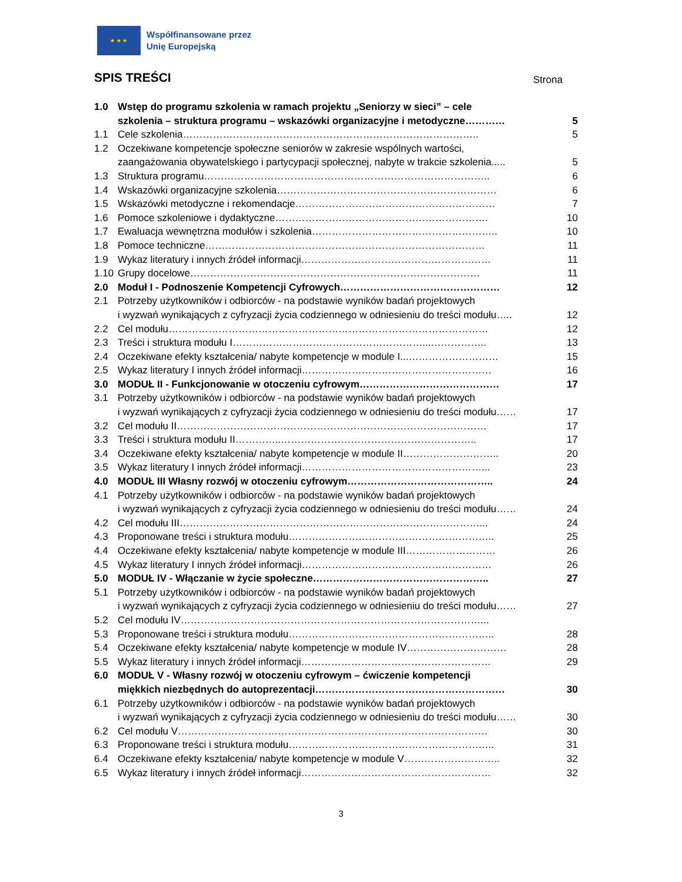★ ★ ★
Współfinansowane przez
Unię Europejską
SPIS TREŚCI Strona
1.0 Wstęp do programu szkolenia w ramach projektu „Seniorzy w sieci” – cele
szkolenia – struktura programu – wskazówki organizacyjne i metodyczne…………
5
1.1 Cele szkolenia…………………………………………………………………………….. 5
1.2 Oczekiwane kompetencje społeczne seniorów w zakresie wspólnych wartości,
zaangażowania obywatelskiego i partycypacji społecznej, nabyte w trakcie szkolenia.....
5
1.3 Struktura programu………………………………………………………………………….. 6
1.4 Wskazówki organizacyjne szkolenia………………………………………………………… 6
1.5 Wskazówki metodyczne i rekomendacje…………………………………………………… 7
1.6 Pomoce szkoleniowe i dydaktyczne………………………………………………………. 10
1.7 Ewaluacja wewnętrzna modułów i szkolenia……………………………………………….. 10
1.8 Pomoce techniczne………………………………………………………………………… 11
1.9 Wykaz literatury i innych źródeł informacji………………………………………………… 11
1.10 Grupy docelowe…………………………………………………………………………… 11
2.0 Moduł I - Podnoszenie Kompetencji Cyfrowych………………………………………… 12
2.1 Potrzeby użytkowników i odbiorców - na podstawie wyników badań projektowych
i wyzwań wynikających z cyfryzacji życia codziennego w odniesieniu do treści modułu…..
12
2.2 Cel modułu…………………………………………………………………………………… 12
2.3 Treści i struktura modułu I…………………………………………………...…………….. 13
2.4 Oczekiwane efekty kształcenia/ nabyte kompetencje w module I...……………………… 15
2.5 Wykaz literatury I innych źródeł informacji………………………………………………… 16
3.0 MODUŁ II - Funkcjonowanie w otoczeniu cyfrowym…………………………………… 17
3.1 Potrzeby użytkowników i odbiorców - na podstawie wyników badań projektowych
i wyzwań wynikających z cyfryzacji życia codziennego w odniesieniu do treści modułu……
17
3.2 Cel modułu II………………………………………………………………………………… 17
3.3 Treści i struktura modułu II…………..………………………………………………….. 17
3.4 Oczekiwane efekty kształcenia/ nabyte kompetencje w module II……………………….. 20
3.5 Wykaz literatury I innych źródeł informacji………………………………………………... 23
4.0 MODUŁ III Własny rozwój w otoczeniu cyfrowym…………………………………….. 24
4.1 Potrzeby użytkowników i odbiorców - na podstawie wyników badań projektowych
i wyzwań wynikających z cyfryzacji życia codziennego w odniesieniu do treści modułu……
24
4.2 Cel modułu III………………………………………………………………………………... 24
4.3 Proponowane treści i struktura modułu…………………………………………………….. 25
4.4 Oczekiwane efekty kształcenia/ nabyte kompetencje w module III……………………… 26
4.5 Wykaz literatury I innych źródeł informacji………………………………………………… 26
5.0 MODUŁ IV - Włączanie w życie społeczne…………………………………………….. 27
5.1 Potrzeby użytkowników i odbiorców - na podstawie wyników badań projektowych
i wyzwań wynikających z cyfryzacji życia codziennego w odniesieniu do treści modułu……
27
5.2 Cel modułu IV………………………………………………………………………………...
5.3 Proponowane treści i struktura modułu…………………………………………………….. 28
5.4 Oczekiwane efekty kształcenia/ nabyte kompetencje w module IV………………………… 28
5.5 Wykaz literatury i innych źródeł informacji………………………………………………… 29
6.0 MODUŁ V - Własny rozwój w otoczeniu cyfrowym – ćwiczenie kompetencji
miękkich niezbędnych do autoprezentacji…………………………………………………
30
6.1 Potrzeby użytkowników i odbiorców - na podstawie wyników badań projektowych
i wyzwań wynikających z cyfryzacji życia codziennego w odniesieniu do treści modułu……
30
6.2 Cel modułu V………………………………………………………………………………… 30
6.3 Proponowane treści i struktura modułu…………………………………………………….. 31
6.4 Oczekiwane efekty kształcenia/ nabyte kompetencje w module V……………………….. 32
6.5 Wykaz literatury i innych źródeł informacji………………………………………………… 32
3